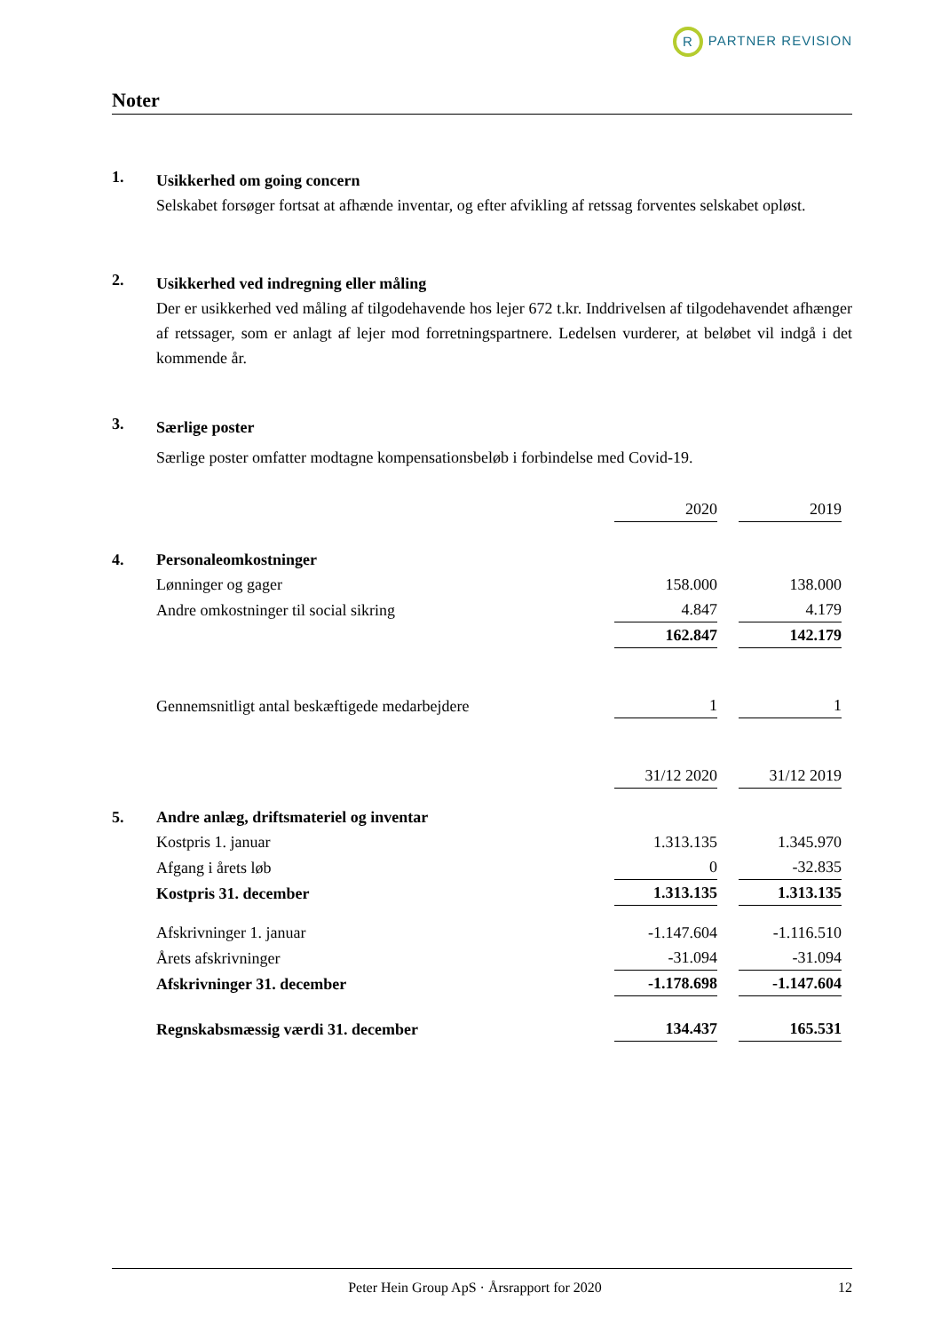R PARTNER REVISION
Noter
1.
Usikkerhed om going concern
Selskabet forsøger fortsat at afhænde inventar, og efter afvikling af retssag forventes selskabet opløst.
2.
Usikkerhed ved indregning eller måling
Der er usikkerhed ved måling af tilgodehavende hos lejer 672 t.kr. Inddrivelsen af tilgodehavendet afhænger af retssager, som er anlagt af lejer mod forretningspartnere. Ledelsen vurderer, at beløbet vil indgå i det kommende år.
3.
Særlige poster
Særlige poster omfatter modtagne kompensationsbeløb i forbindelse med Covid-19.
| | | 2020 | 2019 |
| 4. | Personaleomkostninger | | |
| | Lønninger og gager | 158.000 | 138.000 |
| | Andre omkostninger til social sikring | 4.847 | 4.179 |
| | | 162.847 | 142.179 |
| | Gennemsnitligt antal beskæftigede medarbejdere | 1 | 1 |
| | | 31/12 2020 | 31/12 2019 |
| 5. | Andre anlæg, driftsmateriel og inventar | | |
| | Kostpris 1. januar | 1.313.135 | 1.345.970 |
| | Afgang i årets løb | 0 | -32.835 |
| | Kostpris 31. december | 1.313.135 | 1.313.135 |
| | Afskrivninger 1. januar | -1.147.604 | -1.116.510 |
| | Årets afskrivninger | -31.094 | -31.094 |
| | Afskrivninger 31. december | -1.178.698 | -1.147.604 |
| | Regnskabsmæssig værdi 31. december | 134.437 | 165.531 |
Peter Hein Group ApS · Årsrapport for 2020
12